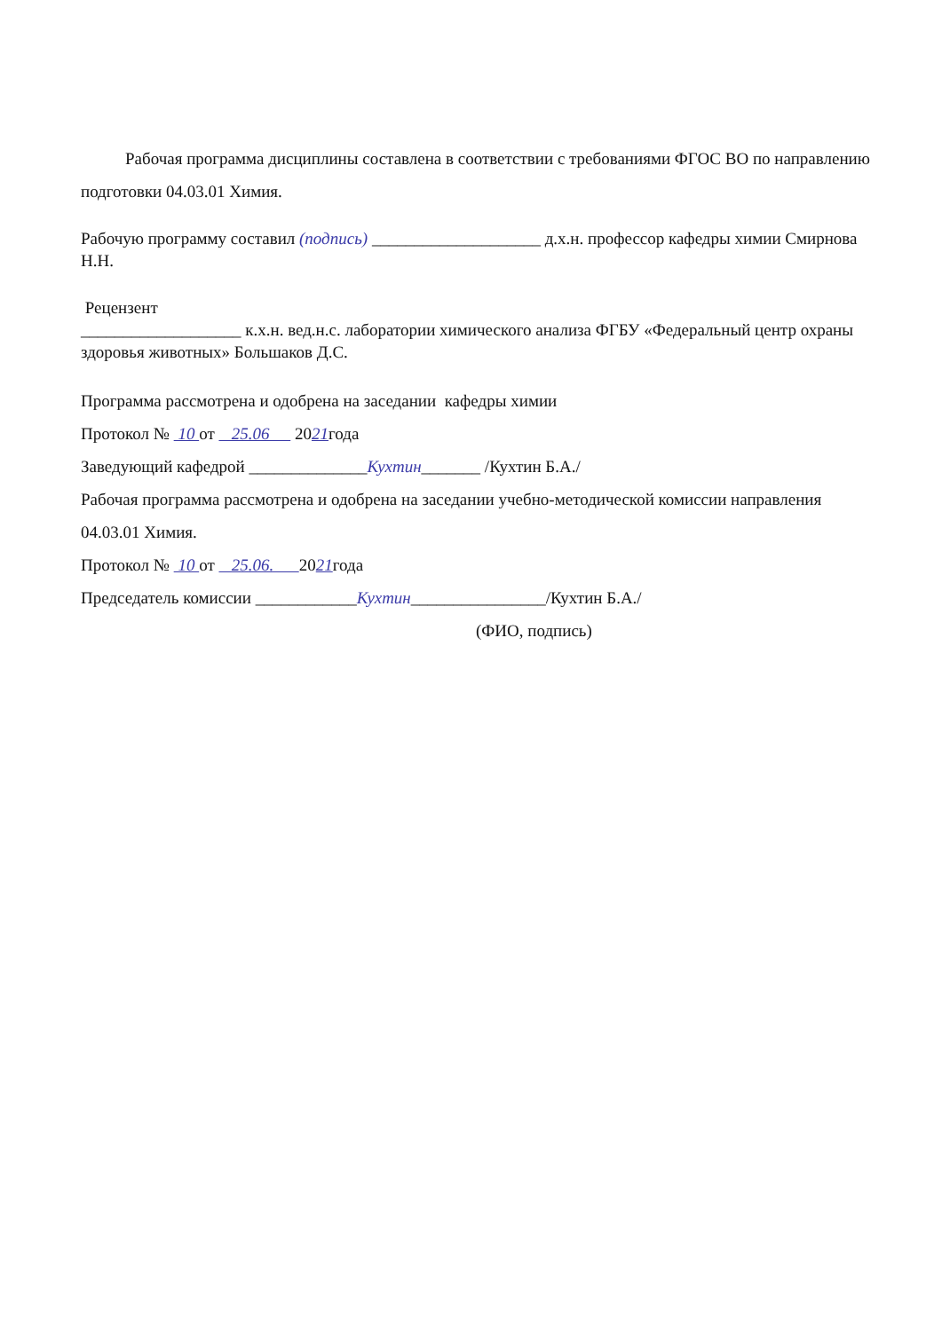Рабочая программа дисциплины составлена в соответствии с требованиями ФГОС ВО по направлению подготовки 04.03.01 Химия.
Рабочую программу составил (подпись) ____________________ д.х.н. профессор кафедры химии Смирнова Н.Н.
Рецензент
___________________ к.х.н. вед.н.с. лаборатории химического анализа ФГБУ «Федеральный центр охраны здоровья животных» Большаков Д.С.
Программа рассмотрена и одобрена на заседании кафедры химии
Протокол № 10 от 25.06 2021года
Заведующий кафедрой ______________Кухтин_______ /Кухтин Б.А./
Рабочая программа рассмотрена и одобрена на заседании учебно-методической комиссии направления 04.03.01 Химия.
Протокол № 10 от 25.06. 2021года
Председатель комиссии ____________Кухтин________________/Кухтин Б.А./
(ФИО, подпись)